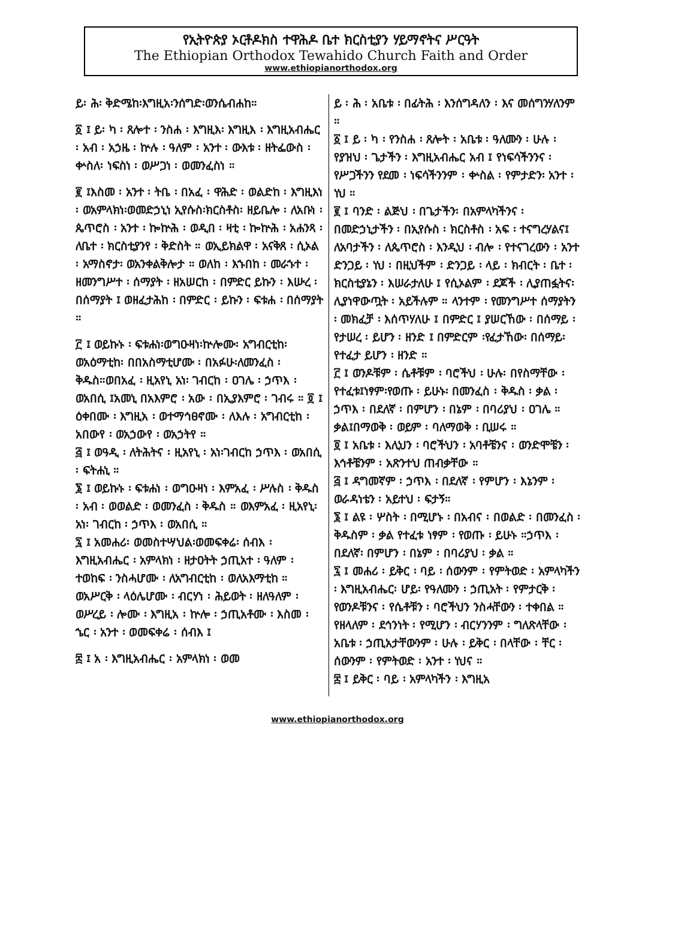የኢትዮጵያ ኦርቶዶክስ ተዋሕዶ ቤተ ክርስቲያን ሃይማኖትና ሥርዓት
The Ethiopian Orthodox Tewahido Church Faith and Order
www.ethiopianorthodox.org
ይ፡ ሕ፡ ቅድሜከ፡እግዚአ፡ንሰግድ፡ወንሴብሐከ።
፩ ፤ ይ፡ ካ ፡ ጸሎተ ፡ ንስሐ ፡ እግዚእ፡ እግዚእ ፡ እግዚአብሔር ፡ አብ ፡ አኃዜ ፡ ኵሉ ፡ ዓለም ፡ አንተ ፡ ውእቱ ፡ ዘትፌውስ ፡ ቍስለ፡ ነፍስነ ፡ ወሥጋነ ፡ ወመንፈስነ ።
፪ ፤እስመ ፡ አንተ ፡ ትቤ ፡ በአፈ ፡ ዋሕድ ፡ ወልድከ ፡ እግዚእነ ፡ ወአምላክነ፡ወመድኃኒነ ኢየሱስ፡ክርስቶስ፡ ዘይቤሎ ፡ ለአቡነ ፡ ጴጥሮስ ፡ አንተ ፡ ኰኵሕ ፡ ወዲበ ፡ ዛቲ ፡ ኰኵሕ ፡ አሐንጻ ፡ ለቤተ ፡ ክርስቲያንየ ፡ ቅድስት ። ወኢይክልዋ ፡ አናቅጸ ፡ ሲኦል ፡ አማስኖታ፡ ወአንቀልቅሎታ ። ወለከ ፡ እኁበከ ፡ መራኁተ ፡ ዘመንግሥተ ፡ ሰማያት ፡ ዘአሠርከ ፡ በምድር ይኩን ፡ እሡረ ፡ በሰማያት ፤ ወዘፈታሕከ ፡ በምድር ፡ ይኩን ፡ ፍቱሐ ፡ በሰማያት ።
፫ ፤ ወይኩኑ ፡ ፍቱሐነ፡ወግዑዛነ፡ኵሎሙ፡ አግብርቲከ፡ወአዕማቲከ፡ በበአስማቲሆሙ ፡ በአፉሁ፡ለመንፈስ ፡ ቅዱስ።ወበአፈ ፡ ዚአየኒ አነ፡ ገብርከ ፡ ዐገሌ ፡ ኃጥእ ፡ ወአበሲ ፤አመኒ በአእምሮ ፡ አው ፡ በኢያእምሮ ፡ ገብሩ ። ፬ ፤ ዕቀበሙ ፡ እግዚአ ፡ ወተማኅፀኖሙ ፡ ለእሉ ፡ አግብርቲከ ፡ አበውየ ፡ ወአኃውየ ፡ ወአኃትየ ።
፭ ፤ ወዓዲ ፡ ለትሕትና ፡ ዚአየኒ ፡ አነ፡ገብርከ ኃጥእ ፡ ወአበሲ ፡ ፍትሐኒ ።
፮ ፤ ወይኩኑ ፡ ፍቱሐነ ፡ ወግዑዛነ ፡ እምአፈ ፡ ሥሉስ ፡ ቅዱስ ፡ አብ ፡ ወወልድ ፡ ወመንፈስ ፡ ቅዱስ ። ወእምአፈ ፡ ዚአየኒ፡ አነ፡ ገብርከ ፡ ኃጥእ ፡ ወአበሲ ።
፯ ፤ አመሐሪ፡ ወመስተሣህል፡ወመፍቀሬ፡ ሰብእ ፡ እግዚአብሔር ፡ አምላክነ ፡ ዘታዐትት ኃጢአተ ፡ ዓለም ፡ ተወከፍ ፡ ንስሓሆሙ ፡ ለአግብርቲከ ፡ ወለአእማቲከ ። ወአሥርቅ ፡ ላዕሌሆሙ ፡ ብርሃነ ፡ ሕይወት ፡ ዘለዓለም ፡ ወሥረይ ፡ ሎሙ ፡ እግዚአ ፡ ኵሎ ፡ ኃጢአቶሙ ፡ እስመ ፡ ኄር ፡ አንተ ፡ ወመፍቀሬ ፡ ሰብእ ፤
፰ ፤ አ ፡ እግዚአብሔር ፡ አምላክነ ፡ ወመ
ይ ፡ ሕ ፡ አቤቱ ፡ በፊትሕ ፡ እንሰግዳለን ፡ እና መሰግንሃለንም ።
፩ ፤ ይ ፡ ካ ፡ የንስሐ ፡ ጸሎት ፡ አቤቱ ፡ ዓለሙን ፡ ሁሉ ፡ የያዝህ ፡ ጌታችን ፡ እግዚአብሔር አብ ፤ የነፍሳችንንና ፡ የሥጋችንን የደመ ፡ ነፍሳችንንም ፡ ቍስል ፡ የምታድን፡ አንተ ፡ ነህ ።
፪ ፤ ባንድ ፡ ልጅህ ፡ በጌታችን፡ በአምላካችንና ፡ በመድኃኒታችን ፡ በኢየሱስ ፡ ክርስቶስ ፡ አፍ ፡ ተናግረሃልና፤ ለአባታችን ፡ ለጴጥሮስ ፡ እንዲህ ፡ ብሎ ፡ የተናገረውን ፡ አንተ ድንጋይ ፡ ነህ ፡ በዚህችም ፡ ድንጋይ ፡ ላይ ፡ ክብርት ፡ ቤተ ፡ ክርስቲያኔን ፡ እሠራታለሁ ፤ የሲኦልም ፡ ደጆች ፡ ሊያጠፏትና፡ ሊያነዋውጧት ፡ አይችሉም ። ላንተም ፡ የመንግሥተ ሰማያትን ፡ መክፈቻ ፡ እሰጥሃለሁ ፤ በምድር ፤ ያሠርኸው ፡ በሰማይ ፡ የታሠረ ፡ ይሆን ፡ ዘንድ ፤ በምድርም ፡የፈታኸው፡ በሰማይ፡የተፈታ ይሆን ፡ ዘንድ ።
፫ ፤ ወንዶቹም ፡ ሴቶቹም ፡ ባሮችህ ፡ ሁሉ፡ በየስማቸው ፡ የተፈቱ፤ነፃም፡የወጡ ፡ ይሁኑ፡ በመንፈስ ፡ ቅዱስ ፡ ቃል ፡ ኃጥእ ፡ በደለኛ ፡ በምሆን ፡ በኔም ፡ በባሪያህ ፡ ዐገሌ ። ቃል፤በማወቅ ፡ ወይም ፡ ባለማወቅ ፡ ቢሠሩ ።
፬ ፤ አቤቱ ፡ እሊህን ፡ ባሮችህን ፡ አባቶቼንና ፡ ወንድሞቼን ፡ እኅቶቼንም ፡ አጽንተህ ጠብቃቸው ።
፭ ፤ ዳግመኛም ፡ ኃጥእ ፡ በደለኛ ፡ የምሆን ፡ እኔንም ፡ ወራዳነቴን ፡ አይተህ ፡ ፍታኝ።
፮ ፤ ልዩ ፡ ሦስት ፡ በሚሆኑ ፡ በአብና ፡ በወልድ ፡ በመንፈስ ፡ ቅዱስም ፡ ቃል የተፈቱ ነፃም ፡ የወጡ ፡ ይሁኑ ።ኃጥእ ፡ በደለኛ፡ በምሆን ፡ በኔም ፡ በባሪያህ ፡ ቃል ።
፯ ፤ መሐሪ ፡ ይቅር ፡ ባይ ፡ ሰውንም ፡ የምትወድ ፡ አምላካችን ፡ እግዚአብሔር፡ ሆይ፡ የዓለሙን ፡ ኃጢአት ፡ የምታርቅ ፡ የወንዶቹንና ፡ የሴቶቹን ፡ ባሮችህን ንስሓቸውን ፡ ተቀበል ። የዘላለም ፡ ደኅንነት ፡ የሚሆን ፡ ብርሃንንም ፡ ግለጽላቸው ፡ አቤቱ ፡ ኃጢአታቸውንም ፡ ሁሉ ፡ ይቅር ፡ በላቸው ፡ ቸር ፡ ሰውንም ፡ የምትወድ ፡ አንተ ፡ ነህና ።
፰ ፤ ይቅር ፡ ባይ ፡ አምላካችን ፡ እግዚአ
www.ethiopianorthodox.org